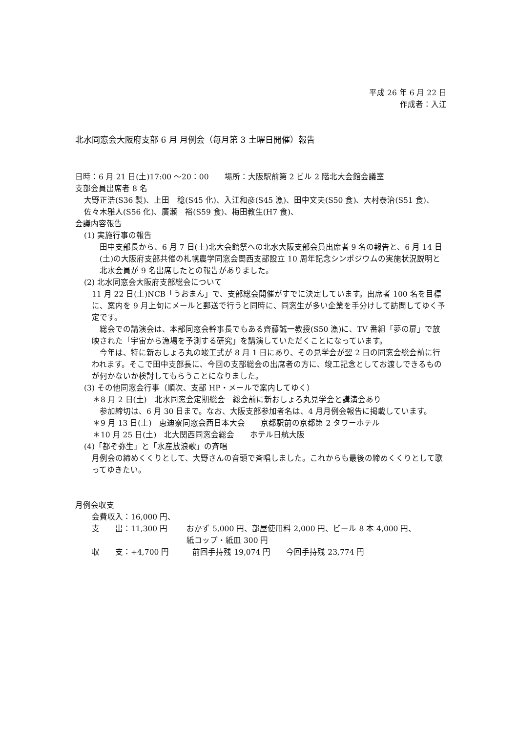平成 26 年 6 月 22 日
作成者：入江
北水同窓会大阪府支部 6 月 月例会（毎月第 3 土曜日開催）報告
日時：6 月 21 日(土)17:00 ～20：00　　場所：大阪駅前第 2 ビル 2 階北大会館会議室
支部会員出席者 8 名
大野正浩(S36 製)、上田　稔(S45 化)、入江和彦(S45 漁)、田中文夫(S50 食)、大村泰治(S51 食)、佐々木雅人(S56 化)、廣瀬　裕(S59 食)、梅田教生(H7 食)、
会議内容報告
(1) 実施行事の報告
田中支部長から、6 月 7 日(土)北大会館祭への北水大阪支部会員出席者 9 名の報告と、6 月 14 日(土)の大阪府支部共催の札幌農学同窓会関西支部設立 10 周年記念シンポジウムの実施状況説明と北水会員が 9 名出席したとの報告がありました。
(2) 北水同窓会大阪府支部総会について
11 月 22 日(土)NCB「うおまん」で、支部総会開催がすでに決定しています。出席者 100 名を目標に、案内を 9 月上旬にメールと郵送で行うと同時に、同窓生が多い企業を手分けして訪問してゆく予定です。
　総会での講演会は、本部同窓会幹事長でもある齊藤誠一教授(S50 漁)に、TV 番組「夢の扉」で放映された「宇宙から漁場を予測する研究」を講演していただくことになっています。
　今年は、特に新おしょろ丸の竣工式が 8 月 1 日にあり、その見学会が翌 2 日の同窓会総会前に行われます。そこで田中支部長に、今回の支部総会の出席者の方に、竣工記念としてお渡しできるものが何かないか検討してもらうことになりました。
(3) その他同窓会行事（順次、支部 HP・メールで案内してゆく）
＊8 月 2 日(土)　北水同窓会定期総会　総会前に新おしょろ丸見学会と講演会あり
参加締切は、6 月 30 日まで。なお、大阪支部参加者名は、4 月月例会報告に掲載しています。
＊9 月 13 日(土)　恵迪寮同窓会西日本大会　　京都駅前の京都第 2 タワーホテル
＊10 月 25 日(土)　北大関西同窓会総会　　ホテル日航大阪
(4)「都ぞ弥生」と「水産放浪歌」の斉唱
月例会の締めくくりとして、大野さんの音頭で斉唱しました。これからも最後の締めくくりとして歌ってゆきたい。
月例会収支
会費収入：16,000 円、
支　　出：11,300 円 おかず 5,000 円、部屋使用料 2,000 円、ビール 8 本 4,000 円、
紙コップ・紙皿 300 円
収　　支：+4,700 円　　　前回手持残 19,074 円　　今回手持残 23,774 円